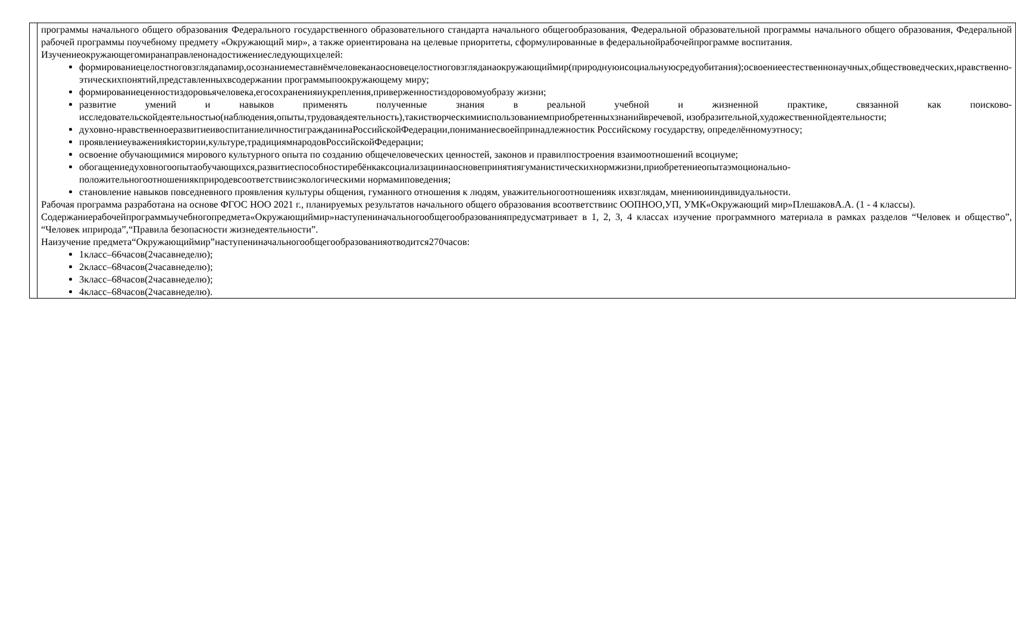| | программы начального общего образования Федерального государственного образовательного стандарта начального общегообразования, Федеральной образовательной программы начального общего образования, Федеральной рабочей программы поучебному предмету «Окружающий мир», а также ориентирована на целевые приоритеты, сформулированные в федеральнойрабочейпрограмме воспитания. Изучениеокружающегомиранаправленонадостижениеследующихцелей: формированиецелостноговзглядanaмир,осознаниеместавнёмчеловеканаосновецелостноговзглядaнаокружающиймир(природнуюисоциальнуюсредуобитания);освоениеестественнонаучных,обществоведческих,нравственно-этическихпонятий,представленныхвсодержании программыпоокружающему миру; формированиеценностиздоровьячеловека,егосохраненияиукрепления,приверженностиздоровомуобразу жизни; развитие умений и навыков применять полученные знания в реальной учебной и жизненной практике, связанной как поисково-исследовательскойдеятельностью(наблюдения,опыты,трудоваядеятельность),такистворческимииспользованиемприобретенныхзнанийвречевой, изобразительной,художественнойдеятельности; духовно-нравственноеразвитиеивоспитаниеличностигражданинаРоссийскойФедерации,пониманиесвоейпринадлежностик Российскому государству, определённомуэтносу; проявлениеуваженияkистории,культуре,традициямнародовРоссийскойФедерации; освоение обучающимися мирового культурного опыта по созданию общечеловеческих ценностей, законов и правилпостроения взаимоотношений всоциуме; обогащениедуховногоопытаобучающихся,развитиеспособностиребёнкаксоциализациинаосновепринятиягуманистическихнормжизни,приобретениеопытаэмоционально-положительногоотношениякприродевсоответствиисэкологическими нормамиповедения; становление навыков повседневного проявления культуры общения, гуманного отношения к людям, уважительногоотношенияк ихвзглядам, мнениюииндивидуальности. Рабочая программа разработана на основе ФГОС НОО 2021 г., планируемых результатов начального общего образования всоответствиис ООПНОО,УП, УМК«Окружающий мир»ПлешаковА.А. (1 - 4 классы). Содержаниерабочейпрограммыучебногопредмета«Окружающиймир»наступениначальногообщегообразованияпредусматривает в 1, 2, 3, 4 классах изучение программного материала в рамках разделов “Человек и общество”, “Человек иприрода”,“Правила безопасности жизнедеятельности”. Наизучение предмета“Окружающиймир”наступениначальногообщегообразованияотводится270часов: 1класс–66часов(2часавнеделю); 2класс–68часов(2часавнеделю); 3класс–68часов(2часавнеделю); 4класс–68часов(2часавнеделю). |